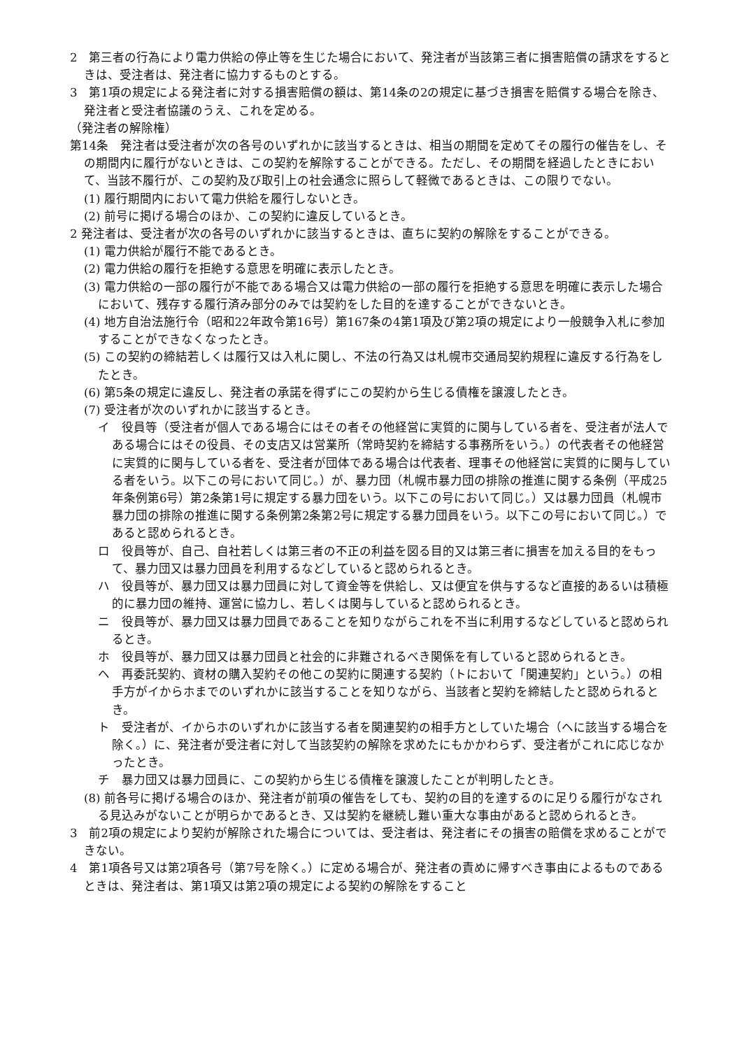2　第三者の行為により電力供給の停止等を生じた場合において、発注者が当該第三者に損害賠償の請求をするときは、受注者は、発注者に協力するものとする。
3　第1項の規定による発注者に対する損害賠償の額は、第14条の2の規定に基づき損害を賠償する場合を除き、発注者と受注者協議のうえ、これを定める。
（発注者の解除権）
第14条　発注者は受注者が次の各号のいずれかに該当するときは、相当の期間を定めてその履行の催告をし、その期間内に履行がないときは、この契約を解除することができる。ただし、その期間を経過したときにおいて、当該不履行が、この契約及び取引上の社会通念に照らして軽微であるときは、この限りでない。
(1) 履行期間内において電力供給を履行しないとき。
(2) 前号に掲げる場合のほか、この契約に違反しているとき。
2 発注者は、受注者が次の各号のいずれかに該当するときは、直ちに契約の解除をすることができる。
(1) 電力供給が履行不能であるとき。
(2) 電力供給の履行を拒絶する意思を明確に表示したとき。
(3) 電力供給の一部の履行が不能である場合又は電力供給の一部の履行を拒絶する意思を明確に表示した場合において、残存する履行済み部分のみでは契約をした目的を達することができないとき。
(4) 地方自治法施行令（昭和22年政令第16号）第167条の4第1項及び第2項の規定により一般競争入札に参加することができなくなったとき。
(5) この契約の締結若しくは履行又は入札に関し、不法の行為又は札幌市交通局契約規程に違反する行為をしたとき。
(6) 第5条の規定に違反し、発注者の承諾を得ずにこの契約から生じる債権を譲渡したとき。
(7) 受注者が次のいずれかに該当するとき。
イ　役員等（受注者が個人である場合にはその者その他経営に実質的に関与している者を、受注者が法人である場合にはその役員、その支店又は営業所（常時契約を締結する事務所をいう。）の代表者その他経営に実質的に関与している者を、受注者が団体である場合は代表者、理事その他経営に実質的に関与している者をいう。以下この号において同じ。）が、暴力団（札幌市暴力団の排除の推進に関する条例（平成25年条例第6号）第2条第1号に規定する暴力団をいう。以下この号において同じ。）又は暴力団員（札幌市暴力団の排除の推進に関する条例第2条第2号に規定する暴力団員をいう。以下この号において同じ。）であると認められるとき。
ロ　役員等が、自己、自社若しくは第三者の不正の利益を図る目的又は第三者に損害を加える目的をもって、暴力団又は暴力団員を利用するなどしていると認められるとき。
ハ　役員等が、暴力団又は暴力団員に対して資金等を供給し、又は便宜を供与するなど直接的あるいは積極的に暴力団の維持、運営に協力し、若しくは関与していると認められるとき。
ニ　役員等が、暴力団又は暴力団員であることを知りながらこれを不当に利用するなどしていると認められるとき。
ホ　役員等が、暴力団又は暴力団員と社会的に非難されるべき関係を有していると認められるとき。
ヘ　再委託契約、資材の購入契約その他この契約に関連する契約（トにおいて「関連契約」という。）の相手方がイからホまでのいずれかに該当することを知りながら、当該者と契約を締結したと認められるとき。
ト　受注者が、イからホのいずれかに該当する者を関連契約の相手方としていた場合（ヘに該当する場合を除く。）に、発注者が受注者に対して当該契約の解除を求めたにもかかわらず、受注者がこれに応じなかったとき。
チ　暴力団又は暴力団員に、この契約から生じる債権を譲渡したことが判明したとき。
(8) 前各号に掲げる場合のほか、発注者が前項の催告をしても、契約の目的を達するのに足りる履行がなされる見込みがないことが明らかであるとき、又は契約を継続し難い重大な事由があると認められるとき。
3　前2項の規定により契約が解除された場合については、受注者は、発注者にその損害の賠償を求めることができない。
4　第1項各号又は第2項各号（第7号を除く。）に定める場合が、発注者の責めに帰すべき事由によるものであるときは、発注者は、第1項又は第2項の規定による契約の解除をすること